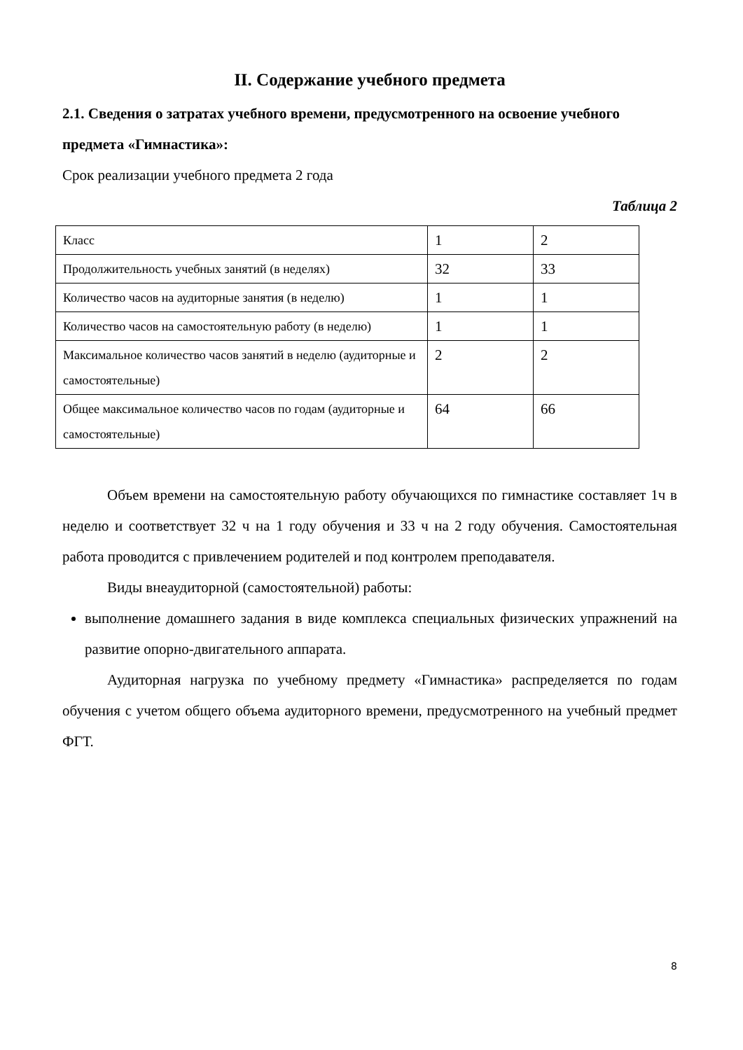II. Содержание учебного предмета
2.1. Сведения о затратах учебного времени, предусмотренного на освоение учебного предмета «Гимнастика»:
Срок реализации учебного предмета 2 года
Таблица 2
| Класс | 1 | 2 |
| Продолжительность учебных занятий (в неделях) | 32 | 33 |
| Количество часов на аудиторные занятия (в неделю) | 1 | 1 |
| Количество часов на самостоятельную работу (в неделю) | 1 | 1 |
| Максимальное количество часов занятий в неделю (аудиторные и самостоятельные) | 2 | 2 |
| Общее максимальное количество часов по годам (аудиторные и самостоятельные) | 64 | 66 |
Объем времени на самостоятельную работу обучающихся по гимнастике составляет 1ч в неделю и соответствует 32 ч на 1 году обучения и 33 ч на 2 году обучения. Самостоятельная работа проводится с привлечением родителей и под контролем преподавателя.
Виды внеаудиторной (самостоятельной) работы:
выполнение домашнего задания в виде комплекса специальных физических упражнений на развитие опорно-двигательного аппарата.
Аудиторная нагрузка по учебному предмету «Гимнастика» распределяется по годам обучения с учетом общего объема аудиторного времени, предусмотренного на учебный предмет ФГТ.
8